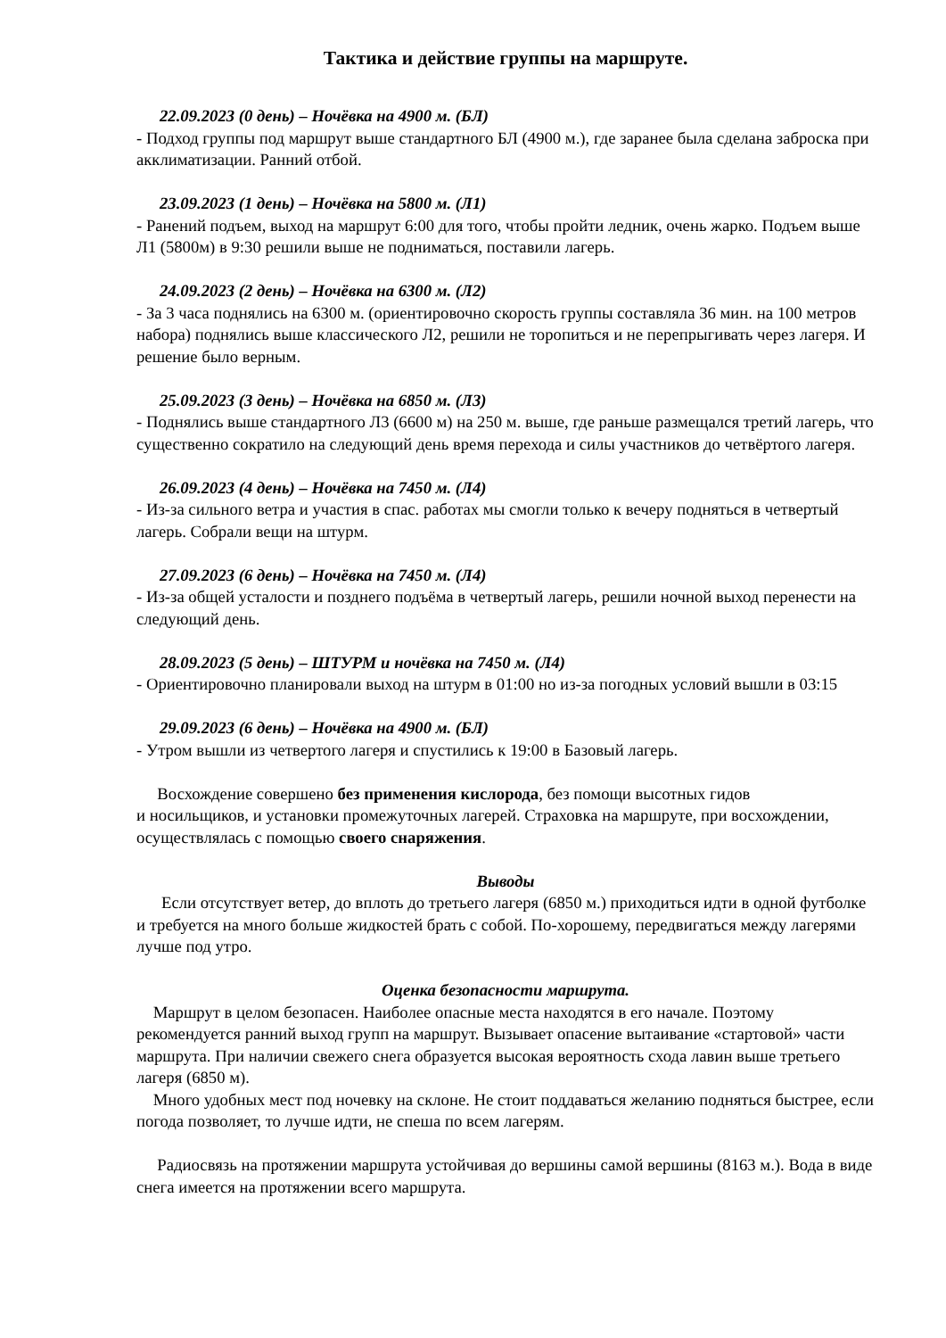Тактика и действие группы на маршруте.
22.09.2023 (0 день) – Ночёвка на 4900 м. (БЛ)
- Подход группы под маршрут выше стандартного БЛ (4900 м.), где заранее была сделана заброска при акклиматизации. Ранний отбой.
23.09.2023 (1 день) – Ночёвка на 5800 м. (Л1)
- Ранений подъем, выход на маршрут 6:00 для того, чтобы пройти ледник, очень жарко. Подъем выше Л1 (5800м) в 9:30 решили выше не подниматься, поставили лагерь.
24.09.2023 (2 день) – Ночёвка на 6300 м. (Л2)
- За 3 часа поднялись на 6300 м. (ориентировочно скорость группы составляла 36 мин. на 100 метров набора) поднялись выше классического Л2, решили не торопиться и не перепрыгивать через лагеря. И решение было верным.
25.09.2023 (3 день) – Ночёвка на 6850 м. (Л3)
- Поднялись выше стандартного Л3 (6600 м) на 250 м. выше, где раньше размещался третий лагерь, что существенно сократило на следующий день время перехода и силы участников до четвёртого лагеря.
26.09.2023 (4 день) – Ночёвка на 7450 м. (Л4)
- Из-за сильного ветра и участия в спас. работах мы смогли только к вечеру подняться в четвертый лагерь. Собрали вещи на штурм.
27.09.2023 (6 день) – Ночёвка на 7450 м. (Л4)
- Из-за общей усталости и позднего подъёма в четвертый лагерь, решили ночной выход перенести на следующий день.
28.09.2023 (5 день) – ШТУРМ и ночёвка на 7450 м. (Л4)
- Ориентировочно планировали выход на штурм в 01:00 но из-за погодных условий вышли в 03:15
29.09.2023 (6 день) – Ночёвка на 4900 м. (БЛ)
- Утром вышли из четвертого лагеря и спустились к 19:00 в Базовый лагерь.
Восхождение совершено без применения кислорода, без помощи высотных гидов
и носильщиков, и установки промежуточных лагерей. Страховка на маршруте, при восхождении, осуществлялась с помощью своего снаряжения.
Выводы
Если отсутствует ветер, до вплоть до третьего лагеря (6850 м.) приходиться идти в одной футболке и требуется на много больше жидкостей брать с собой. По-хорошему, передвигаться между лагерями лучше под утро.
Оценка безопасности маршрута.
Маршрут в целом безопасен. Наиболее опасные места находятся в его начале. Поэтому рекомендуется ранний выход групп на маршрут. Вызывает опасение вытаивание «стартовой» части маршрута. При наличии свежего снега образуется высокая вероятность схода лавин выше третьего лагеря (6850 м).
Много удобных мест под ночевку на склоне. Не стоит поддаваться желанию подняться быстрее, если погода позволяет, то лучше идти, не спеша по всем лагерям.
Радиосвязь на протяжении маршрута устойчивая до вершины самой вершины (8163 м.). Вода в виде снега имеется на протяжении всего маршрута.